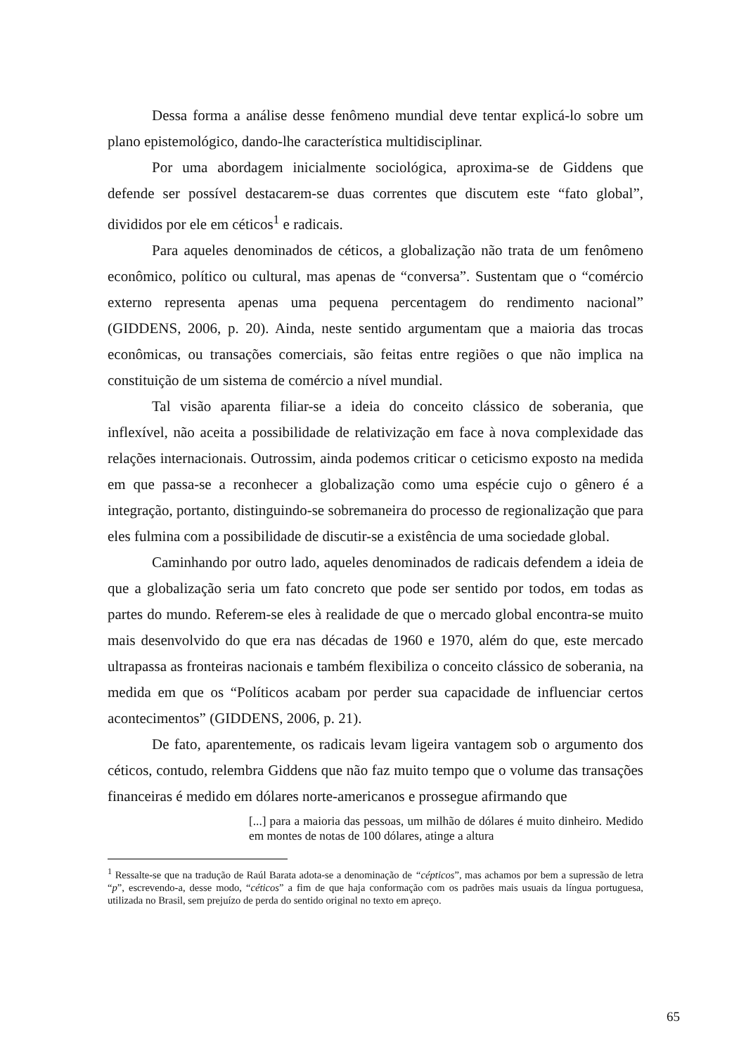Dessa forma a análise desse fenômeno mundial deve tentar explicá-lo sobre um plano epistemológico, dando-lhe característica multidisciplinar.
Por uma abordagem inicialmente sociológica, aproxima-se de Giddens que defende ser possível destacarem-se duas correntes que discutem este “fato global”, divididos por ele em céticos<sup>1</sup> e radicais.
Para aqueles denominados de céticos, a globalização não trata de um fenômeno econômico, político ou cultural, mas apenas de “conversa”. Sustentam que o “comércio externo representa apenas uma pequena percentagem do rendimento nacional” (GIDDENS, 2006, p. 20). Ainda, neste sentido argumentam que a maioria das trocas econômicas, ou transações comerciais, são feitas entre regiões o que não implica na constituição de um sistema de comércio a nível mundial.
Tal visão aparenta filiar-se a ideia do conceito clássico de soberania, que inflexível, não aceita a possibilidade de relativização em face à nova complexidade das relações internacionais. Outrossim, ainda podemos criticar o ceticismo exposto na medida em que passa-se a reconhecer a globalização como uma espécie cujo o gênero é a integração, portanto, distinguindo-se sobremaneira do processo de regionalização que para eles fulmina com a possibilidade de discutir-se a existência de uma sociedade global.
Caminhando por outro lado, aqueles denominados de radicais defendem a ideia de que a globalização seria um fato concreto que pode ser sentido por todos, em todas as partes do mundo. Referem-se eles à realidade de que o mercado global encontra-se muito mais desenvolvido do que era nas décadas de 1960 e 1970, além do que, este mercado ultrapassa as fronteiras nacionais e também flexibiliza o conceito clássico de soberania, na medida em que os “Políticos acabam por perder sua capacidade de influenciar certos acontecimentos” (GIDDENS, 2006, p. 21).
De fato, aparentemente, os radicais levam ligeira vantagem sob o argumento dos céticos, contudo, relembra Giddens que não faz muito tempo que o volume das transações financeiras é medido em dólares norte-americanos e prossegue afirmando que
[...] para a maioria das pessoas, um milhão de dólares é muito dinheiro. Medido em montes de notas de 100 dólares, atinge a altura
<sup>1</sup> Ressalte-se que na tradução de Raúl Barata adota-se a denominação de “cépticos”, mas achamos por bem a supressão de letra “p”, escrevendo-a, desse modo, “céticos” a fim de que haja conformação com os padrões mais usuais da língua portuguesa, utilizada no Brasil, sem prejuízo de perda do sentido original no texto em apreço.
65